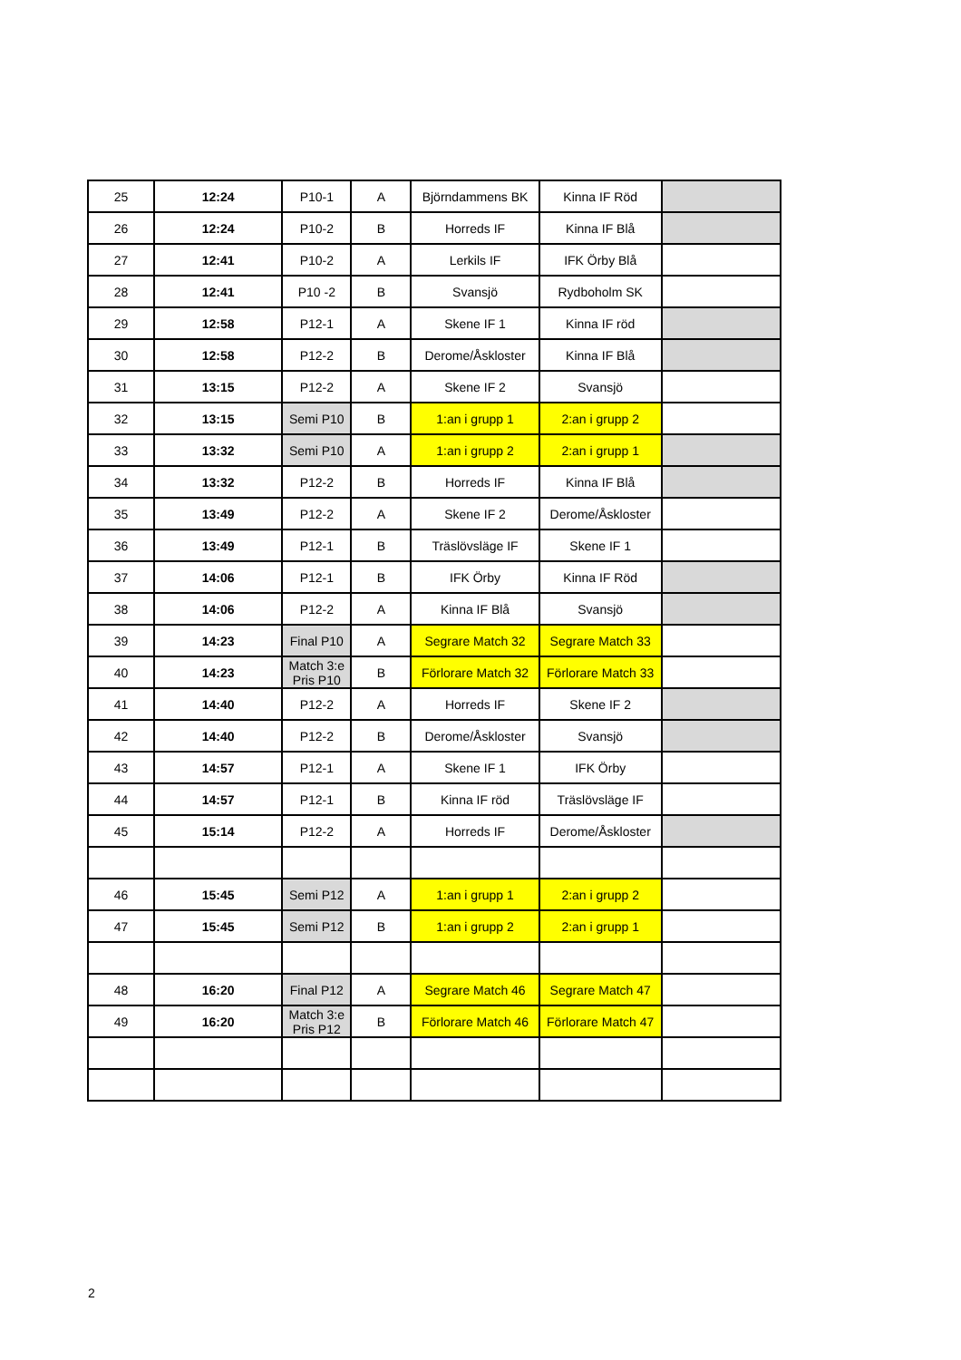| 25 | 12:24 | P10-1 | A | Björndammens BK | Kinna IF Röd | |
| 26 | 12:24 | P10-2 | B | Horreds IF | Kinna IF Blå | |
| 27 | 12:41 | P10-2 | A | Lerkils IF | IFK Örby Blå | |
| 28 | 12:41 | P10 -2 | B | Svansjö | Rydboholm SK | |
| 29 | 12:58 | P12-1 | A | Skene IF 1 | Kinna IF röd | |
| 30 | 12:58 | P12-2 | B | Derome/Åskloster | Kinna IF Blå | |
| 31 | 13:15 | P12-2 | A | Skene IF 2 | Svansjö | |
| 32 | 13:15 | Semi P10 | B | 1:an i grupp 1 | 2:an i grupp 2 | |
| 33 | 13:32 | Semi P10 | A | 1:an i grupp 2 | 2:an i grupp 1 | |
| 34 | 13:32 | P12-2 | B | Horreds IF | Kinna IF Blå | |
| 35 | 13:49 | P12-2 | A | Skene IF 2 | Derome/Åskloster | |
| 36 | 13:49 | P12-1 | B | Träslövsläge IF | Skene IF 1 | |
| 37 | 14:06 | P12-1 | B | IFK Örby | Kinna IF Röd | |
| 38 | 14:06 | P12-2 | A | Kinna IF Blå | Svansjö | |
| 39 | 14:23 | Final P10 | A | Segrare Match 32 | Segrare Match 33 | |
| 40 | 14:23 | Match 3:e Pris P10 | B | Förlorare Match 32 | Förlorare Match 33 | |
| 41 | 14:40 | P12-2 | A | Horreds IF | Skene IF 2 | |
| 42 | 14:40 | P12-2 | B | Derome/Åskloster | Svansjö | |
| 43 | 14:57 | P12-1 | A | Skene IF 1 | IFK Örby | |
| 44 | 14:57 | P12-1 | B | Kinna IF röd | Träslövsläge IF | |
| 45 | 15:14 | P12-2 | A | Horreds IF | Derome/Åskloster | |
| 46 | 15:45 | Semi P12 | A | 1:an i grupp 1 | 2:an i grupp 2 | |
| 47 | 15:45 | Semi P12 | B | 1:an i grupp 2 | 2:an i grupp 1 | |
| 48 | 16:20 | Final P12 | A | Segrare Match 46 | Segrare Match 47 | |
| 49 | 16:20 | Match 3:e Pris P12 | B | Förlorare Match 46 | Förlorare Match 47 | |
2